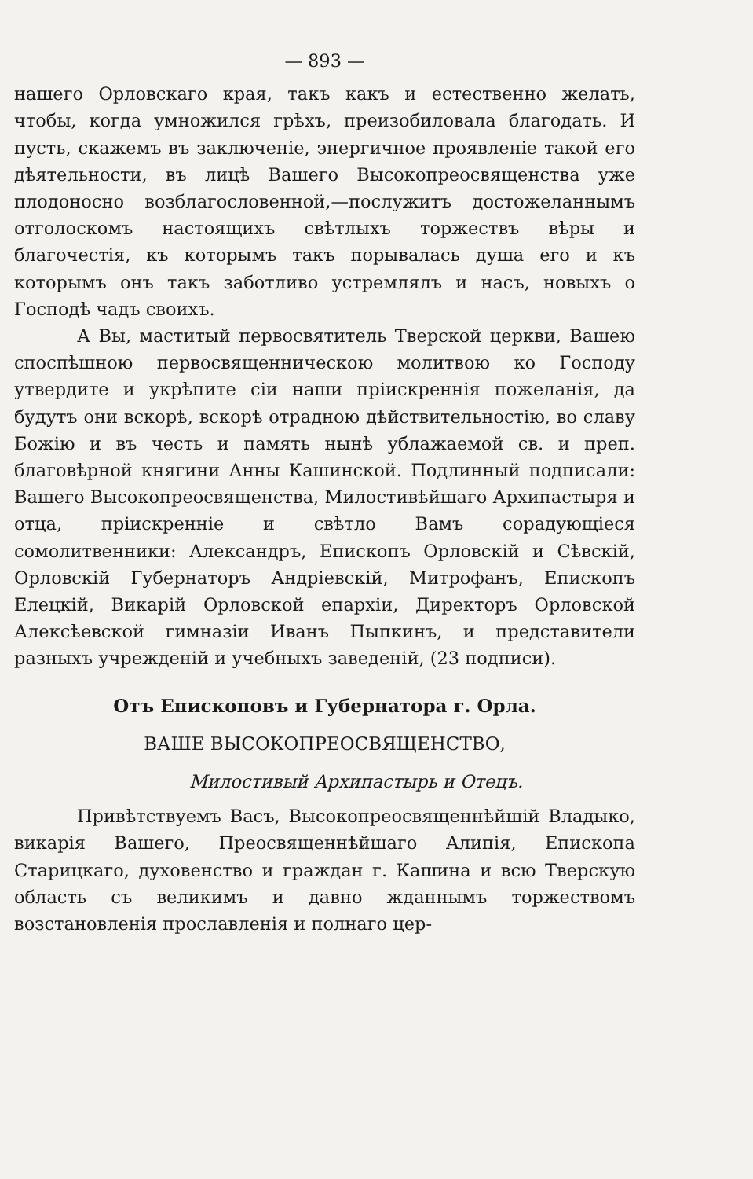— 893 —
нашего Орловскаго края, такъ какъ и естественно желать, чтобы, когда умножился грѣхъ, преизобиловала благодать. И пусть, скажемъ въ заключеніе, энергичное проявленіе такой его дѣятельности, въ лицѣ Вашего Высокопреосвященства уже плодоносно возблагословенной,—послужитъ достожеланнымъ отголоскомъ настоящихъ свѣтлыхъ торжествъ вѣры и благочестія, къ которымъ такъ порывалась душа его и къ которымъ онъ такъ заботливо устремлялъ и насъ, новыхъ о Господѣ чадъ своихъ.
А Вы, маститый первосвятитель Тверской церкви, Вашею споспѣшною первосвященническою молитвою ко Господу утвердите и укрѣпите сіи наши пріискреннія пожеланія, да будутъ они вскорѣ, вскорѣ отрадною дѣйствительностію, во славу Божію и въ честь и память нынѣ ублажаемой св. и преп. благовѣрной княгини Анны Кашинской. Подлинный подписали: Вашего Высокопреосвященства, Милостивѣйшаго Архипастыря и отца, пріискренніе и свѣтло Вамъ сорадующіеся сомолитвенники: Александръ, Епископъ Орловскій и Сѣвскій, Орловскій Губернаторъ Андріевскій, Митрофанъ, Епископъ Елецкій, Викарій Орловской епархіи, Директоръ Орловской Алексѣевской гимназіи Иванъ Пыпкинъ, и представители разныхъ учрежденій и учебныхъ заведеній, (23 подписи).
Отъ Епископовъ и Губернатора г. Орла.
ВАШЕ ВЫСОКОПРЕОСВЯЩЕНСТВО,
Милостивый Архипастырь и Отецъ.
Привѣтствуемъ Васъ, Высокопреосвященнѣйшій Владыко, викарія Вашего, Преосвященнѣйшаго Алипія, Епископа Старицкаго, духовенство и граждан г. Кашина и всю Тверскую область съ великимъ и давно жданнымъ торжествомъ возстановленія прославленія и полнаго цер-